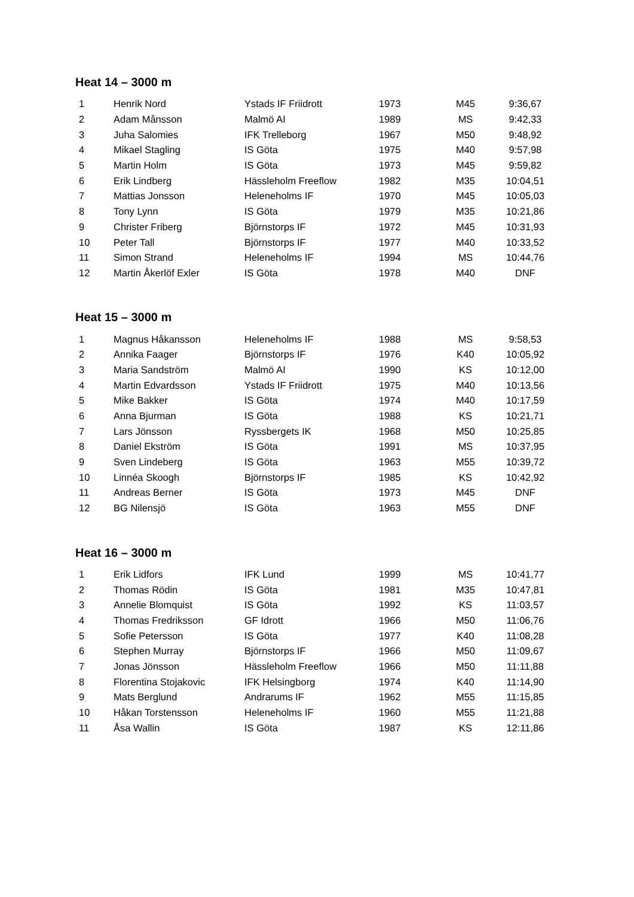Heat 14 – 3000 m
| 1 | Henrik Nord | Ystads IF Friidrott | 1973 | M45 | 9:36,67 |
| 2 | Adam Månsson | Malmö AI | 1989 | MS | 9:42,33 |
| 3 | Juha Salomies | IFK Trelleborg | 1967 | M50 | 9:48,92 |
| 4 | Mikael Stagling | IS Göta | 1975 | M40 | 9:57,98 |
| 5 | Martin Holm | IS Göta | 1973 | M45 | 9:59,82 |
| 6 | Erik Lindberg | Hässleholm Freeflow | 1982 | M35 | 10:04,51 |
| 7 | Mattias Jonsson | Heleneholms IF | 1970 | M45 | 10:05,03 |
| 8 | Tony Lynn | IS Göta | 1979 | M35 | 10:21,86 |
| 9 | Christer Friberg | Björnstorps IF | 1972 | M45 | 10:31,93 |
| 10 | Peter Tall | Björnstorps IF | 1977 | M40 | 10:33,52 |
| 11 | Simon Strand | Heleneholms IF | 1994 | MS | 10:44,76 |
| 12 | Martin Åkerlöf Exler | IS Göta | 1978 | M40 | DNF |
Heat 15 – 3000 m
| 1 | Magnus Håkansson | Heleneholms IF | 1988 | MS | 9:58,53 |
| 2 | Annika Faager | Björnstorps IF | 1976 | K40 | 10:05,92 |
| 3 | Maria Sandström | Malmö AI | 1990 | KS | 10:12,00 |
| 4 | Martin Edvardsson | Ystads IF Friidrott | 1975 | M40 | 10:13,56 |
| 5 | Mike Bakker | IS Göta | 1974 | M40 | 10:17,59 |
| 6 | Anna Bjurman | IS Göta | 1988 | KS | 10:21,71 |
| 7 | Lars Jönsson | Ryssbergets IK | 1968 | M50 | 10:25,85 |
| 8 | Daniel Ekström | IS Göta | 1991 | MS | 10:37,95 |
| 9 | Sven Lindeberg | IS Göta | 1963 | M55 | 10:39,72 |
| 10 | Linnéa Skoogh | Björnstorps IF | 1985 | KS | 10:42,92 |
| 11 | Andreas Berner | IS Göta | 1973 | M45 | DNF |
| 12 | BG Nilensjö | IS Göta | 1963 | M55 | DNF |
Heat 16 – 3000 m
| 1 | Erik Lidfors | IFK Lund | 1999 | MS | 10:41,77 |
| 2 | Thomas Rödin | IS Göta | 1981 | M35 | 10:47,81 |
| 3 | Annelie Blomquist | IS Göta | 1992 | KS | 11:03,57 |
| 4 | Thomas Fredriksson | GF Idrott | 1966 | M50 | 11:06,76 |
| 5 | Sofie Petersson | IS Göta | 1977 | K40 | 11:08,28 |
| 6 | Stephen Murray | Björnstorps IF | 1966 | M50 | 11:09,67 |
| 7 | Jonas Jönsson | Hässleholm Freeflow | 1966 | M50 | 11:11,88 |
| 8 | Florentina Stojakovic | IFK Helsingborg | 1974 | K40 | 11:14,90 |
| 9 | Mats Berglund | Andrarums IF | 1962 | M55 | 11:15,85 |
| 10 | Håkan Torstensson | Heleneholms IF | 1960 | M55 | 11:21,88 |
| 11 | Åsa Wallin | IS Göta | 1987 | KS | 12:11,86 |